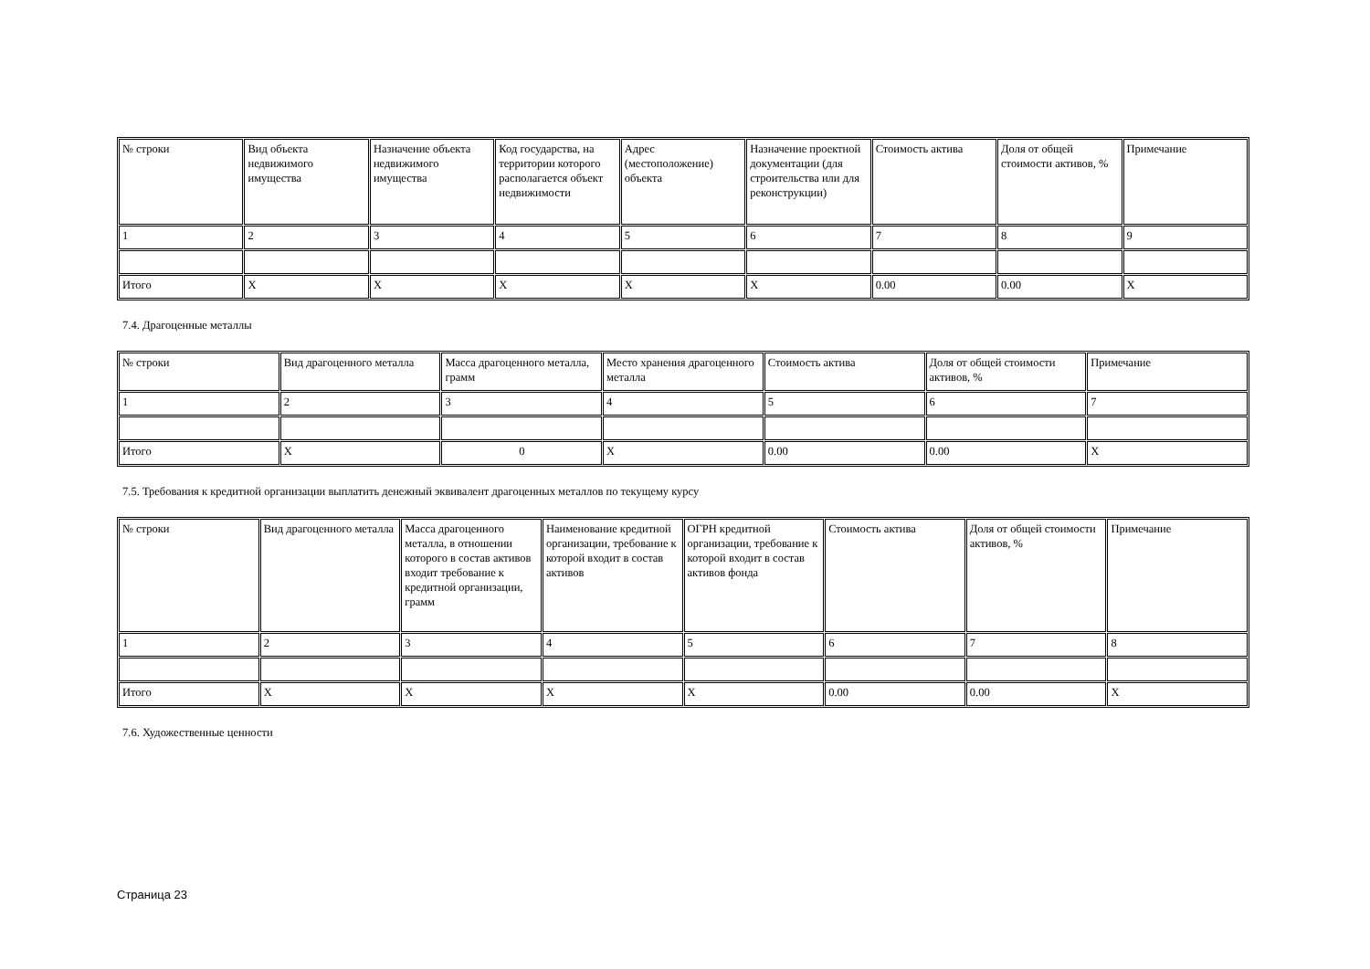| № строки | Вид объекта недвижимого имущества | Назначение объекта недвижимого имущества | Код государства, на территории которого располагается объект недвижимости | Адрес (местоположение) объекта | Назначение проектной документации (для строительства или для реконструкции) | Стоимость актива | Доля от общей стоимости активов, % | Примечание |
| 1 | 2 | 3 | 4 | 5 | 6 | 7 | 8 | 9 |
| Итого | X | X | X | X | X | 0.00 | 0.00 | X |
7.4. Драгоценные металлы
| № строки | Вид драгоценного металла | Масса драгоценного металла, грамм | Место хранения драгоценного металла | Стоимость актива | Доля от общей стоимости активов, % | Примечание |
| 1 | 2 | 3 | 4 | 5 | 6 | 7 |
| Итого | X | 0 | X | 0.00 | 0.00 | X |
7.5. Требования к кредитной организации выплатить денежный эквивалент драгоценных металлов по текущему курсу
| № строки | Вид драгоценного металла | Масса драгоценного металла, в отношении которого в состав активов входит требование к кредитной организации, грамм | Наименование кредитной организации, требование к которой входит в состав активов | ОГРН кредитной организации, требование к которой входит в состав активов фонда | Стоимость актива | Доля от общей стоимости активов, % | Примечание |
| 1 | 2 | 3 | 4 | 5 | 6 | 7 | 8 |
| Итого | X | X | X | X | 0.00 | 0.00 | X |
7.6. Художественные ценности
Страница 23